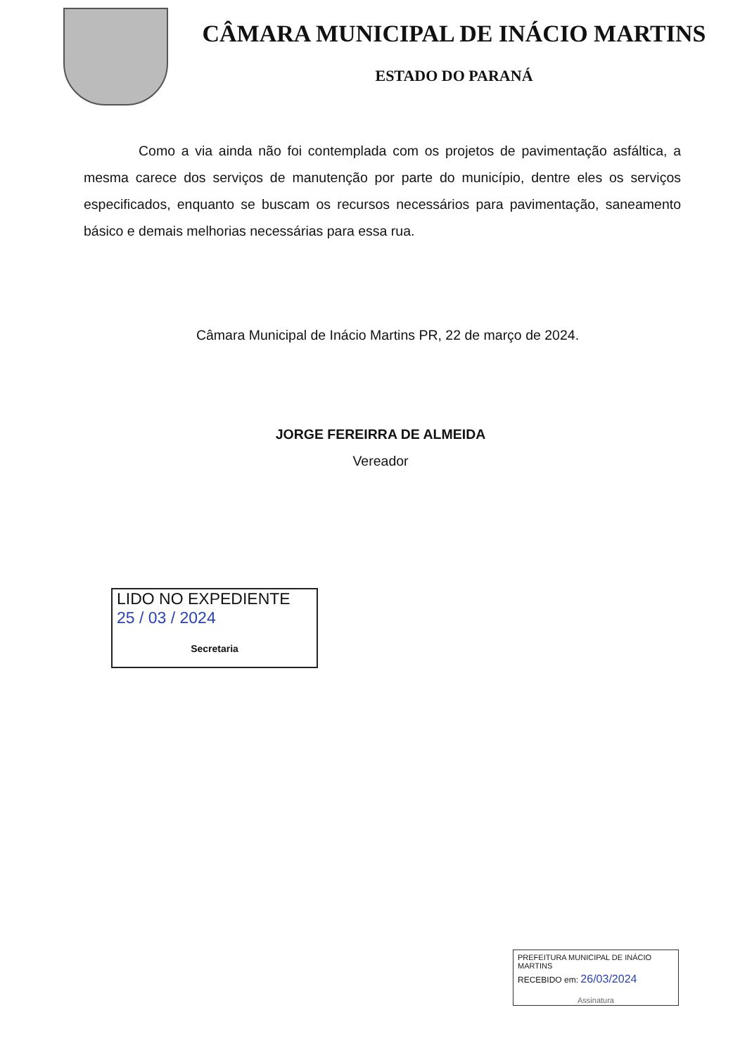CÂMARA MUNICIPAL DE INÁCIO MARTINS
ESTADO DO PARANÁ
Como a via ainda não foi contemplada com os projetos de pavimentação asfáltica, a mesma carece dos serviços de manutenção por parte do município, dentre eles os serviços especificados, enquanto se buscam os recursos necessários para pavimentação, saneamento básico e demais melhorias necessárias para essa rua.
Câmara Municipal de Inácio Martins PR, 22 de março de 2024.
JORGE FEREIRRA DE ALMEIDA
Vereador
LIDO NO EXPEDIENTE
25 / 03 / 2024
Secretaria
PREFEITURA MUNICIPAL DE INÁCIO MARTINS
RECEBIDO em: 26/03/2024
Assinatura